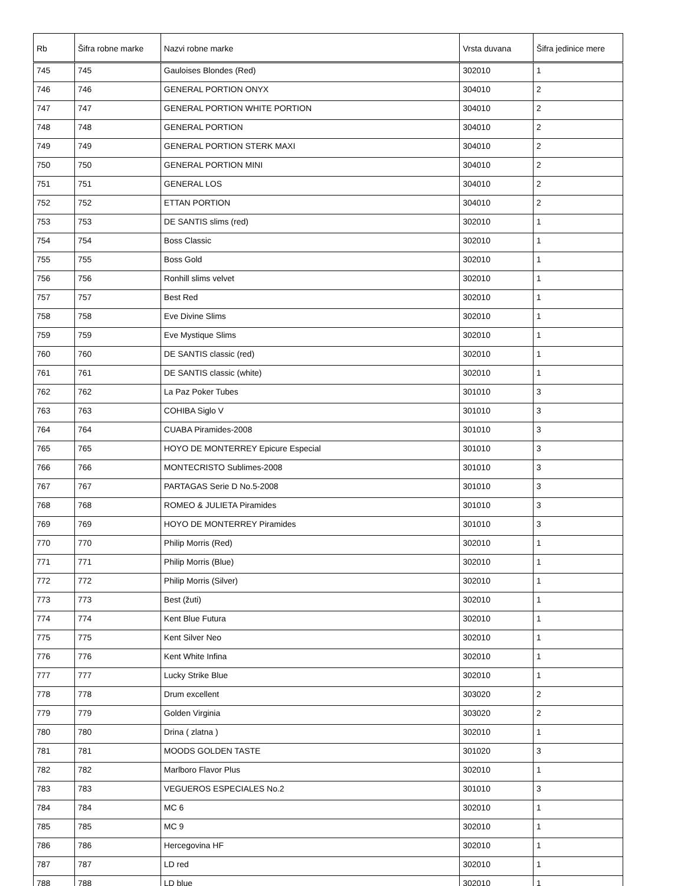| Rb | Šifra robne marke | Nazvi robne marke | Vrsta duvana | Šifra jedinice mere |
| --- | --- | --- | --- | --- |
| 745 | 745 | Gauloises Blondes (Red) | 302010 | 1 |
| 746 | 746 | GENERAL PORTION ONYX | 304010 | 2 |
| 747 | 747 | GENERAL PORTION WHITE PORTION | 304010 | 2 |
| 748 | 748 | GENERAL PORTION | 304010 | 2 |
| 749 | 749 | GENERAL PORTION STERK MAXI | 304010 | 2 |
| 750 | 750 | GENERAL PORTION MINI | 304010 | 2 |
| 751 | 751 | GENERAL LOS | 304010 | 2 |
| 752 | 752 | ETTAN PORTION | 304010 | 2 |
| 753 | 753 | DE SANTIS slims (red) | 302010 | 1 |
| 754 | 754 | Boss Classic | 302010 | 1 |
| 755 | 755 | Boss Gold | 302010 | 1 |
| 756 | 756 | Ronhill slims velvet | 302010 | 1 |
| 757 | 757 | Best Red | 302010 | 1 |
| 758 | 758 | Eve Divine Slims | 302010 | 1 |
| 759 | 759 | Eve Mystique Slims | 302010 | 1 |
| 760 | 760 | DE SANTIS classic (red) | 302010 | 1 |
| 761 | 761 | DE SANTIS classic (white) | 302010 | 1 |
| 762 | 762 | La Paz Poker Tubes | 301010 | 3 |
| 763 | 763 | COHIBA Siglo V | 301010 | 3 |
| 764 | 764 | CUABA Piramides-2008 | 301010 | 3 |
| 765 | 765 | HOYO DE MONTERREY Epicure Especial | 301010 | 3 |
| 766 | 766 | MONTECRISTO Sublimes-2008 | 301010 | 3 |
| 767 | 767 | PARTAGAS Serie D No.5-2008 | 301010 | 3 |
| 768 | 768 | ROMEO & JULIETA Piramides | 301010 | 3 |
| 769 | 769 | HOYO DE MONTERREY Piramides | 301010 | 3 |
| 770 | 770 | Philip Morris (Red) | 302010 | 1 |
| 771 | 771 | Philip Morris (Blue) | 302010 | 1 |
| 772 | 772 | Philip Morris (Silver) | 302010 | 1 |
| 773 | 773 | Best (žuti) | 302010 | 1 |
| 774 | 774 | Kent Blue Futura | 302010 | 1 |
| 775 | 775 | Kent Silver Neo | 302010 | 1 |
| 776 | 776 | Kent White Infina | 302010 | 1 |
| 777 | 777 | Lucky Strike Blue | 302010 | 1 |
| 778 | 778 | Drum excellent | 303020 | 2 |
| 779 | 779 | Golden Virginia | 303020 | 2 |
| 780 | 780 | Drina ( zlatna ) | 302010 | 1 |
| 781 | 781 | MOODS GOLDEN TASTE | 301020 | 3 |
| 782 | 782 | Marlboro Flavor Plus | 302010 | 1 |
| 783 | 783 | VEGUEROS ESPECIALES No.2 | 301010 | 3 |
| 784 | 784 | MC 6 | 302010 | 1 |
| 785 | 785 | MC 9 | 302010 | 1 |
| 786 | 786 | Hercegovina HF | 302010 | 1 |
| 787 | 787 | LD red | 302010 | 1 |
| 788 | 788 | LD blue | 302010 | 1 |